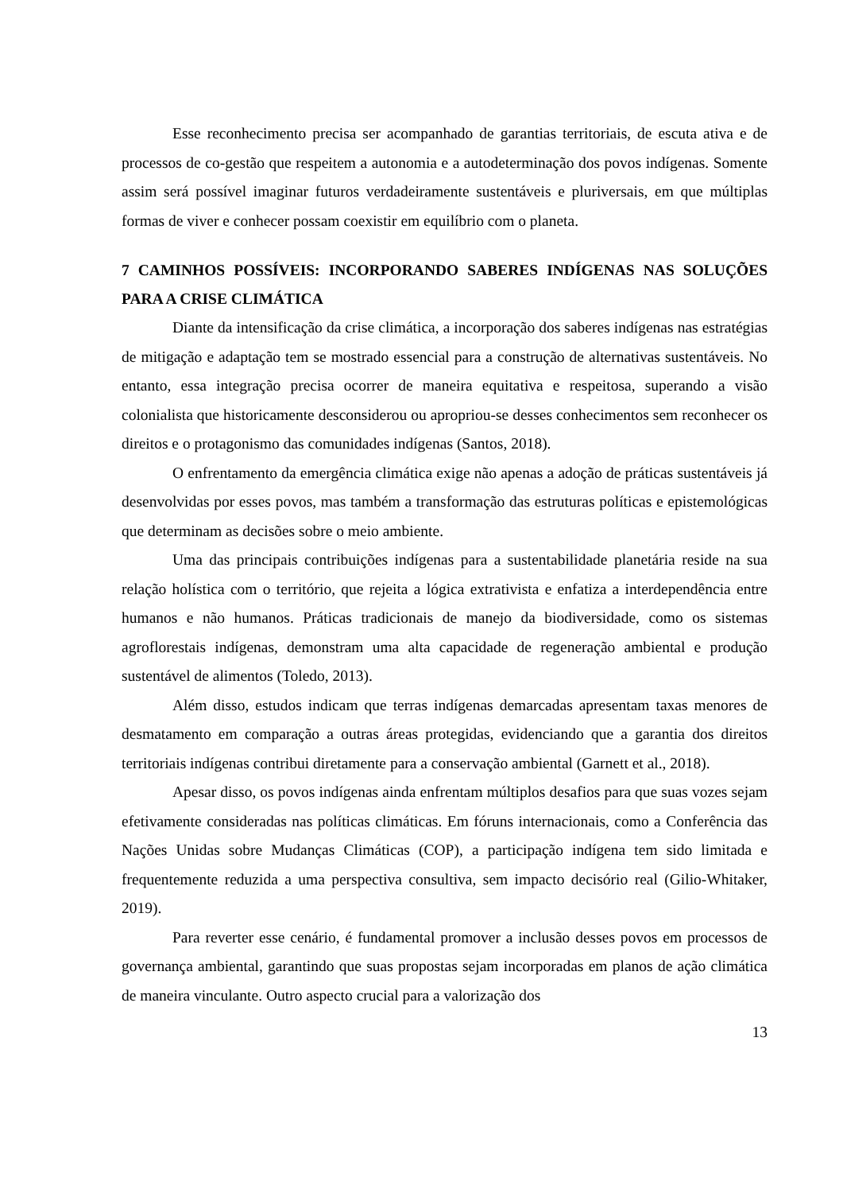Esse reconhecimento precisa ser acompanhado de garantias territoriais, de escuta ativa e de processos de co-gestão que respeitem a autonomia e a autodeterminação dos povos indígenas. Somente assim será possível imaginar futuros verdadeiramente sustentáveis e pluriversais, em que múltiplas formas de viver e conhecer possam coexistir em equilíbrio com o planeta.
7 CAMINHOS POSSÍVEIS: INCORPORANDO SABERES INDÍGENAS NAS SOLUÇÕES PARA A CRISE CLIMÁTICA
Diante da intensificação da crise climática, a incorporação dos saberes indígenas nas estratégias de mitigação e adaptação tem se mostrado essencial para a construção de alternativas sustentáveis. No entanto, essa integração precisa ocorrer de maneira equitativa e respeitosa, superando a visão colonialista que historicamente desconsiderou ou apropriou-se desses conhecimentos sem reconhecer os direitos e o protagonismo das comunidades indígenas (Santos, 2018).
O enfrentamento da emergência climática exige não apenas a adoção de práticas sustentáveis já desenvolvidas por esses povos, mas também a transformação das estruturas políticas e epistemológicas que determinam as decisões sobre o meio ambiente.
Uma das principais contribuições indígenas para a sustentabilidade planetária reside na sua relação holística com o território, que rejeita a lógica extrativista e enfatiza a interdependência entre humanos e não humanos. Práticas tradicionais de manejo da biodiversidade, como os sistemas agroflorestais indígenas, demonstram uma alta capacidade de regeneração ambiental e produção sustentável de alimentos (Toledo, 2013).
Além disso, estudos indicam que terras indígenas demarcadas apresentam taxas menores de desmatamento em comparação a outras áreas protegidas, evidenciando que a garantia dos direitos territoriais indígenas contribui diretamente para a conservação ambiental (Garnett et al., 2018).
Apesar disso, os povos indígenas ainda enfrentam múltiplos desafios para que suas vozes sejam efetivamente consideradas nas políticas climáticas. Em fóruns internacionais, como a Conferência das Nações Unidas sobre Mudanças Climáticas (COP), a participação indígena tem sido limitada e frequentemente reduzida a uma perspectiva consultiva, sem impacto decisório real (Gilio-Whitaker, 2019).
Para reverter esse cenário, é fundamental promover a inclusão desses povos em processos de governança ambiental, garantindo que suas propostas sejam incorporadas em planos de ação climática de maneira vinculante. Outro aspecto crucial para a valorização dos
13